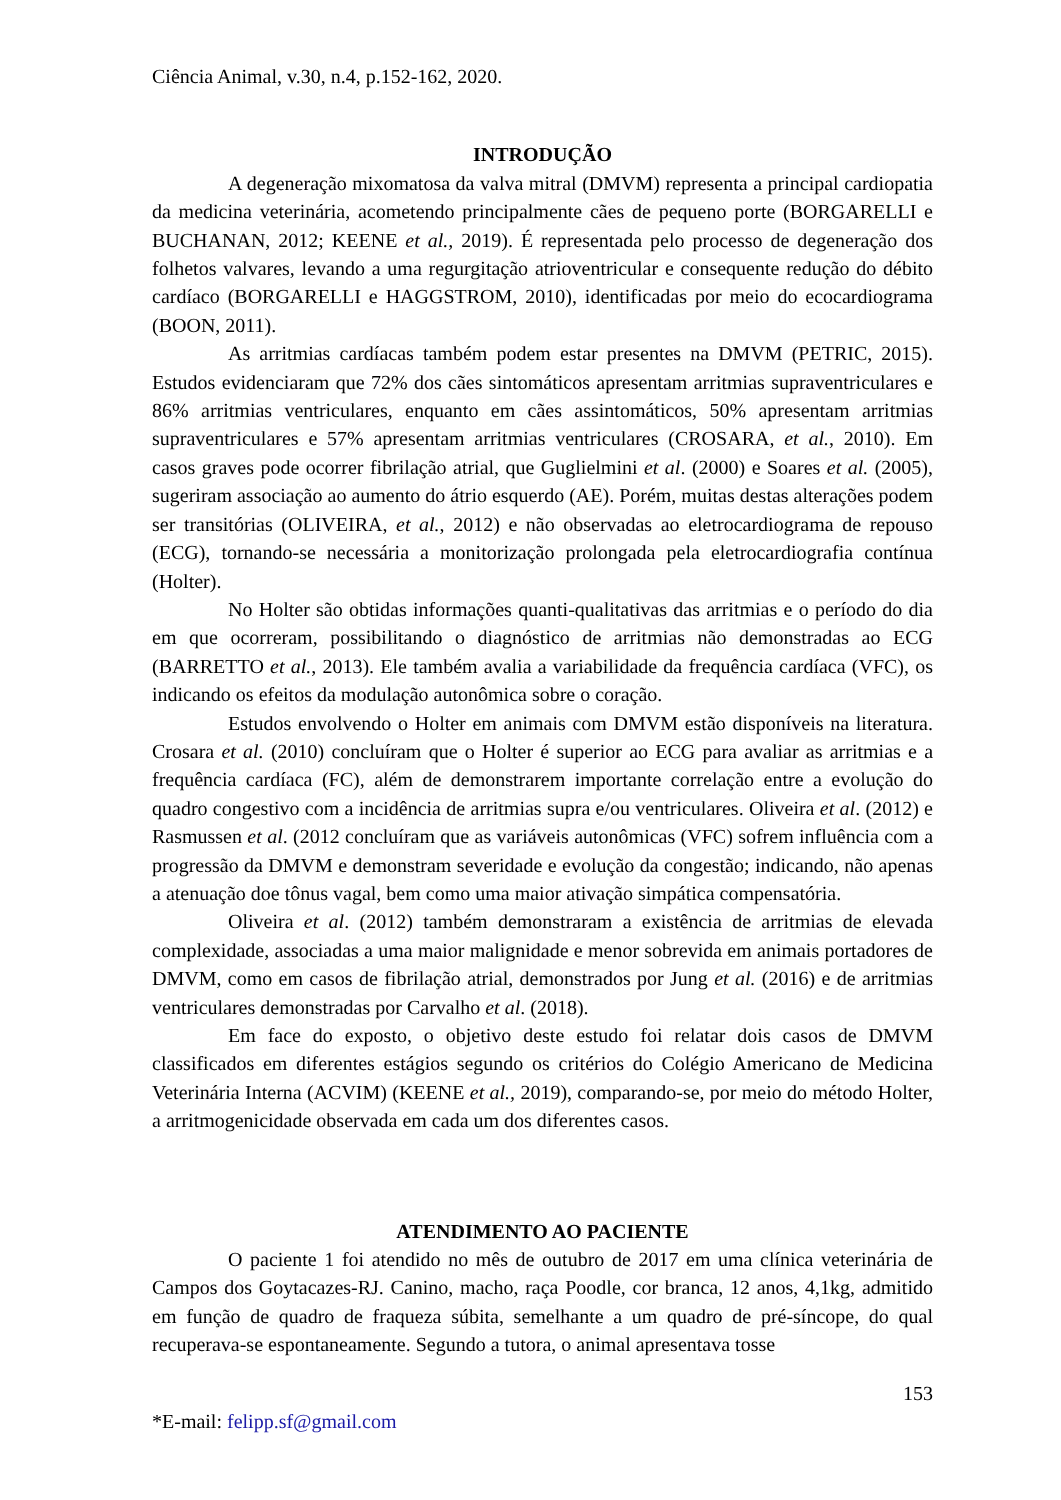Ciência Animal, v.30, n.4, p.152-162, 2020.
INTRODUÇÃO
A degeneração mixomatosa da valva mitral (DMVM) representa a principal cardiopatia da medicina veterinária, acometendo principalmente cães de pequeno porte (BORGARELLI e BUCHANAN, 2012; KEENE et al., 2019). É representada pelo processo de degeneração dos folhetos valvares, levando a uma regurgitação atrioventricular e consequente redução do débito cardíaco (BORGARELLI e HAGGSTROM, 2010), identificadas por meio do ecocardiograma (BOON, 2011).
As arritmias cardíacas também podem estar presentes na DMVM (PETRIC, 2015). Estudos evidenciaram que 72% dos cães sintomáticos apresentam arritmias supraventriculares e 86% arritmias ventriculares, enquanto em cães assintomáticos, 50% apresentam arritmias supraventriculares e 57% apresentam arritmias ventriculares (CROSARA, et al., 2010). Em casos graves pode ocorrer fibrilação atrial, que Guglielmini et al. (2000) e Soares et al. (2005), sugeriram associação ao aumento do átrio esquerdo (AE). Porém, muitas destas alterações podem ser transitórias (OLIVEIRA, et al., 2012) e não observadas ao eletrocardiograma de repouso (ECG), tornando-se necessária a monitorização prolongada pela eletrocardiografia contínua (Holter).
No Holter são obtidas informações quanti-qualitativas das arritmias e o período do dia em que ocorreram, possibilitando o diagnóstico de arritmias não demonstradas ao ECG (BARRETTO et al., 2013). Ele também avalia a variabilidade da frequência cardíaca (VFC), os indicando os efeitos da modulação autonômica sobre o coração.
Estudos envolvendo o Holter em animais com DMVM estão disponíveis na literatura. Crosara et al. (2010) concluíram que o Holter é superior ao ECG para avaliar as arritmias e a frequência cardíaca (FC), além de demonstrarem importante correlação entre a evolução do quadro congestivo com a incidência de arritmias supra e/ou ventriculares. Oliveira et al. (2012) e Rasmussen et al. (2012 concluíram que as variáveis autonômicas (VFC) sofrem influência com a progressão da DMVM e demonstram severidade e evolução da congestão; indicando, não apenas a atenuação doe tônus vagal, bem como uma maior ativação simpática compensatória.
Oliveira et al. (2012) também demonstraram a existência de arritmias de elevada complexidade, associadas a uma maior malignidade e menor sobrevida em animais portadores de DMVM, como em casos de fibrilação atrial, demonstrados por Jung et al. (2016) e de arritmias ventriculares demonstradas por Carvalho et al. (2018).
Em face do exposto, o objetivo deste estudo foi relatar dois casos de DMVM classificados em diferentes estágios segundo os critérios do Colégio Americano de Medicina Veterinária Interna (ACVIM) (KEENE et al., 2019), comparando-se, por meio do método Holter, a arritmogenicidade observada em cada um dos diferentes casos.
ATENDIMENTO AO PACIENTE
O paciente 1 foi atendido no mês de outubro de 2017 em uma clínica veterinária de Campos dos Goytacazes-RJ. Canino, macho, raça Poodle, cor branca, 12 anos, 4,1kg, admitido em função de quadro de fraqueza súbita, semelhante a um quadro de pré-síncope, do qual recuperava-se espontaneamente. Segundo a tutora, o animal apresentava tosse
153
*E-mail: felipp.sf@gmail.com